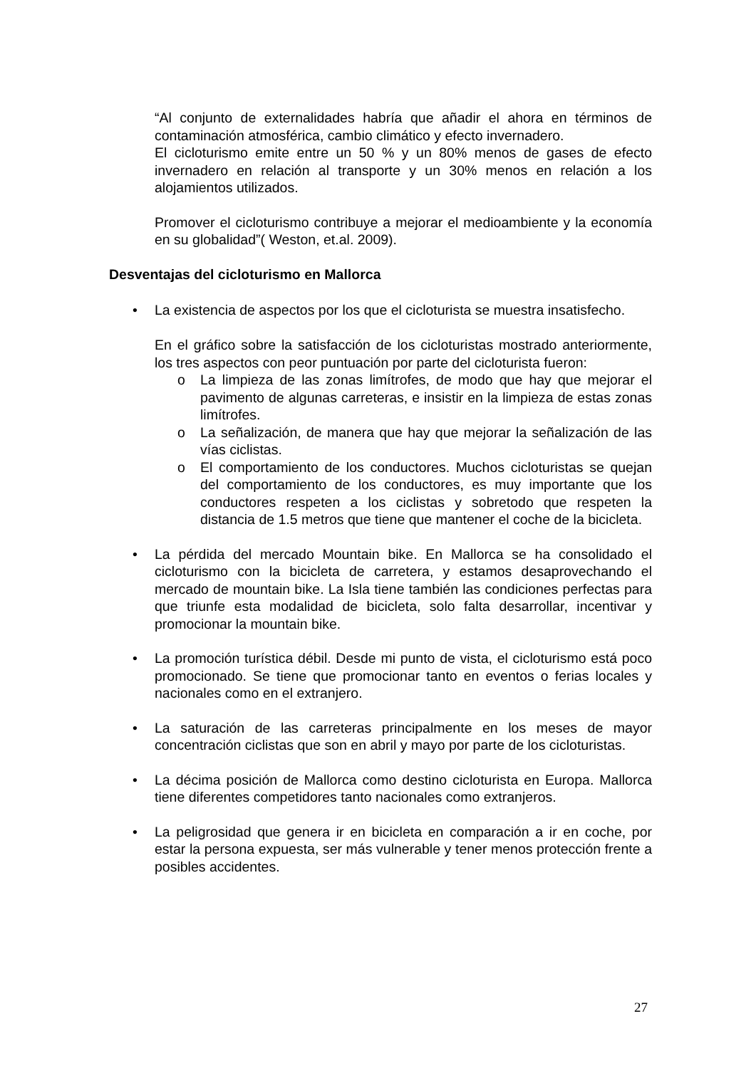“Al conjunto de externalidades habría que añadir el ahora en términos de contaminación atmosférica, cambio climático y efecto invernadero.
El cicloturismo emite entre un 50 % y un 80% menos de gases de efecto invernadero en relación al transporte y un 30% menos en relación a los alojamientos utilizados.
Promover el cicloturismo contribuye a mejorar el medioambiente y la economía en su globalidad”( Weston, et.al. 2009).
Desventajas del cicloturismo en Mallorca
• La existencia de aspectos por los que el cicloturista se muestra insatisfecho.
En el gráfico sobre la satisfacción de los cicloturistas mostrado anteriormente, los tres aspectos con peor puntuación por parte del cicloturista fueron:
o La limpieza de las zonas limítrofes, de modo que hay que mejorar el pavimento de algunas carreteras, e insistir en la limpieza de estas zonas limítrofes.
o La señalización, de manera que hay que mejorar la señalización de las vías ciclistas.
o El comportamiento de los conductores. Muchos cicloturistas se quejan del comportamiento de los conductores, es muy importante que los conductores respeten a los ciclistas y sobretodo que respeten la distancia de 1.5 metros que tiene que mantener el coche de la bicicleta.
• La pérdida del mercado Mountain bike. En Mallorca se ha consolidado el cicloturismo con la bicicleta de carretera, y estamos desaprovechando el mercado de mountain bike. La Isla tiene también las condiciones perfectas para que triunfe esta modalidad de bicicleta, solo falta desarrollar, incentivar y promocionar la mountain bike.
• La promoción turística débil. Desde mi punto de vista, el cicloturismo está poco promocionado. Se tiene que promocionar tanto en eventos o ferias locales y nacionales como en el extranjero.
• La saturación de las carreteras principalmente en los meses de mayor concentración ciclistas que son en abril y mayo por parte de los cicloturistas.
• La décima posición de Mallorca como destino cicloturista en Europa. Mallorca tiene diferentes competidores tanto nacionales como extranjeros.
• La peligrosidad que genera ir en bicicleta en comparación a ir en coche, por estar la persona expuesta, ser más vulnerable y tener menos protección frente a posibles accidentes.
27